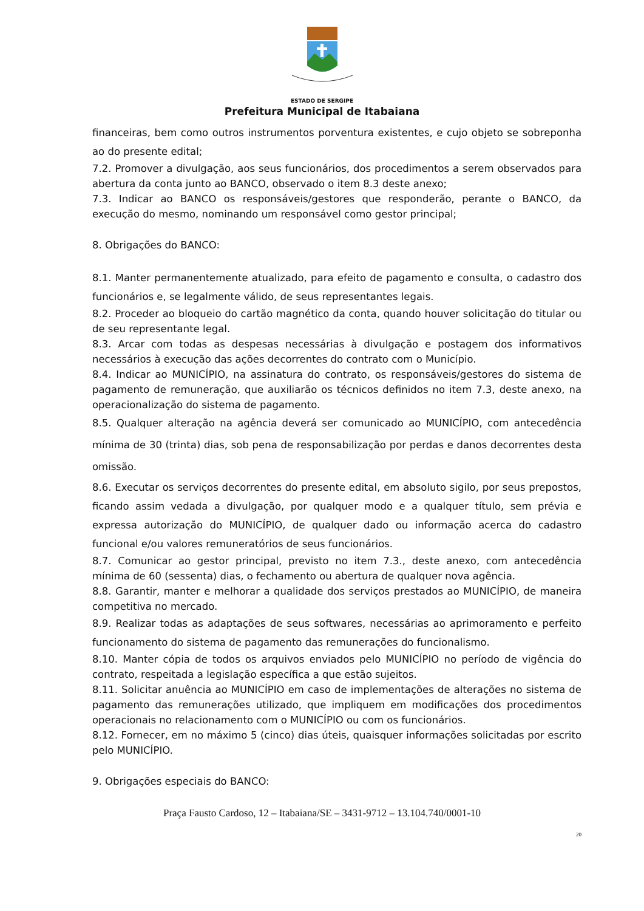ESTADO DE SERGIPE
Prefeitura Municipal de Itabaiana
financeiras, bem como outros instrumentos porventura existentes, e cujo objeto se sobreponha ao do presente edital;
7.2. Promover a divulgação, aos seus funcionários, dos procedimentos a serem observados para abertura da conta junto ao BANCO, observado o item 8.3 deste anexo;
7.3. Indicar ao BANCO os responsáveis/gestores que responderão, perante o BANCO, da execução do mesmo, nominando um responsável como gestor principal;
8. Obrigações do BANCO:
8.1. Manter permanentemente atualizado, para efeito de pagamento e consulta, o cadastro dos funcionários e, se legalmente válido, de seus representantes legais.
8.2. Proceder ao bloqueio do cartão magnético da conta, quando houver solicitação do titular ou de seu representante legal.
8.3. Arcar com todas as despesas necessárias à divulgação e postagem dos informativos necessários à execução das ações decorrentes do contrato com o Município.
8.4. Indicar ao MUNICÍPIO, na assinatura do contrato, os responsáveis/gestores do sistema de pagamento de remuneração, que auxiliarão os técnicos definidos no item 7.3, deste anexo, na operacionalização do sistema de pagamento.
8.5. Qualquer alteração na agência deverá ser comunicado ao MUNICÍPIO, com antecedência mínima de 30 (trinta) dias, sob pena de responsabilização por perdas e danos decorrentes desta omissão.
8.6. Executar os serviços decorrentes do presente edital, em absoluto sigilo, por seus prepostos, ficando assim vedada a divulgação, por qualquer modo e a qualquer título, sem prévia e expressa autorização do MUNICÍPIO, de qualquer dado ou informação acerca do cadastro funcional e/ou valores remuneratórios de seus funcionários.
8.7. Comunicar ao gestor principal, previsto no item 7.3., deste anexo, com antecedência mínima de 60 (sessenta) dias, o fechamento ou abertura de qualquer nova agência.
8.8. Garantir, manter e melhorar a qualidade dos serviços prestados ao MUNICÍPIO, de maneira competitiva no mercado.
8.9. Realizar todas as adaptações de seus softwares, necessárias ao aprimoramento e perfeito funcionamento do sistema de pagamento das remunerações do funcionalismo.
8.10. Manter cópia de todos os arquivos enviados pelo MUNICÍPIO no período de vigência do contrato, respeitada a legislação específica a que estão sujeitos.
8.11. Solicitar anuência ao MUNICÍPIO em caso de implementações de alterações no sistema de pagamento das remunerações utilizado, que impliquem em modificações dos procedimentos operacionais no relacionamento com o MUNICÍPIO ou com os funcionários.
8.12. Fornecer, em no máximo 5 (cinco) dias úteis, quaisquer informações solicitadas por escrito pelo MUNICÍPIO.
9. Obrigações especiais do BANCO:
Praça Fausto Cardoso, 12 – Itabaiana/SE – 3431-9712 – 13.104.740/0001-10
20